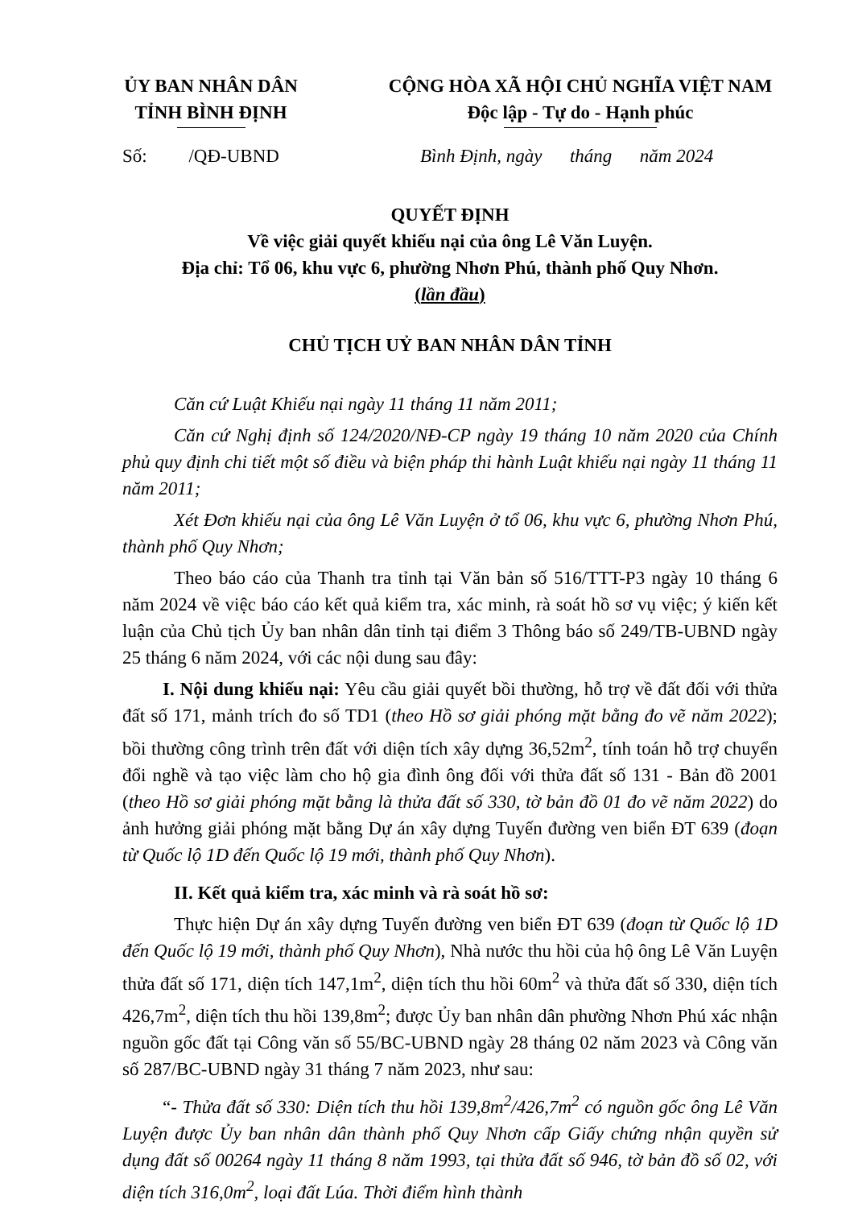ỦY BAN NHÂN DÂN
TỈNH BÌNH ĐỊNH
CỘNG HÒA XÃ HỘI CHỦ NGHĨA VIỆT NAM
Độc lập - Tự do - Hạnh phúc
Số: /QĐ-UBND Bình Định, ngày tháng năm 2024
QUYẾT ĐỊNH
Về việc giải quyết khiếu nại của ông Lê Văn Luyện.
Địa chỉ: Tổ 06, khu vực 6, phường Nhơn Phú, thành phố Quy Nhơn.
(lần đầu)
CHỦ TỊCH UỶ BAN NHÂN DÂN TỈNH
Căn cứ Luật Khiếu nại ngày 11 tháng 11 năm 2011;
Căn cứ Nghị định số 124/2020/NĐ-CP ngày 19 tháng 10 năm 2020 của Chính phủ quy định chi tiết một số điều và biện pháp thi hành Luật khiếu nại ngày 11 tháng 11 năm 2011;
Xét Đơn khiếu nại của ông Lê Văn Luyện ở tổ 06, khu vực 6, phường Nhơn Phú, thành phố Quy Nhơn;
Theo báo cáo của Thanh tra tỉnh tại Văn bản số 516/TTT-P3 ngày 10 tháng 6 năm 2024 về việc báo cáo kết quả kiểm tra, xác minh, rà soát hồ sơ vụ việc; ý kiến kết luận của Chủ tịch Ủy ban nhân dân tỉnh tại điểm 3 Thông báo số 249/TB-UBND ngày 25 tháng 6 năm 2024, với các nội dung sau đây:
I. Nội dung khiếu nại: Yêu cầu giải quyết bồi thường, hỗ trợ về đất đối với thửa đất số 171, mảnh trích đo số TD1 (theo Hồ sơ giải phóng mặt bằng đo vẽ năm 2022); bồi thường công trình trên đất với diện tích xây dựng 36,52m<sup>2</sup>, tính toán hỗ trợ chuyển đổi nghề và tạo việc làm cho hộ gia đình ông đối với thửa đất số 131 - Bản đồ 2001 (theo Hồ sơ giải phóng mặt bằng là thửa đất số 330, tờ bản đồ 01 đo vẽ năm 2022) do ảnh hưởng giải phóng mặt bằng Dự án xây dựng Tuyến đường ven biển ĐT 639 (đoạn từ Quốc lộ 1D đến Quốc lộ 19 mới, thành phố Quy Nhơn).
II. Kết quả kiểm tra, xác minh và rà soát hồ sơ:
Thực hiện Dự án xây dựng Tuyến đường ven biển ĐT 639 (đoạn từ Quốc lộ 1D đến Quốc lộ 19 mới, thành phố Quy Nhơn), Nhà nước thu hồi của hộ ông Lê Văn Luyện thửa đất số 171, diện tích 147,1m<sup>2</sup>, diện tích thu hồi 60m<sup>2</sup> và thửa đất số 330, diện tích 426,7m<sup>2</sup>, diện tích thu hồi 139,8m<sup>2</sup>; được Ủy ban nhân dân phường Nhơn Phú xác nhận nguồn gốc đất tại Công văn số 55/BC-UBND ngày 28 tháng 02 năm 2023 và Công văn số 287/BC-UBND ngày 31 tháng 7 năm 2023, như sau:
“- Thửa đất số 330: Diện tích thu hồi 139,8m<sup>2</sup>/426,7m<sup>2</sup> có nguồn gốc ông Lê Văn Luyện được Ủy ban nhân dân thành phố Quy Nhơn cấp Giấy chứng nhận quyền sử dụng đất số 00264 ngày 11 tháng 8 năm 1993, tại thửa đất số 946, tờ bản đồ số 02, với diện tích 316,0m<sup>2</sup>, loại đất Lúa. Thời điểm hình thành